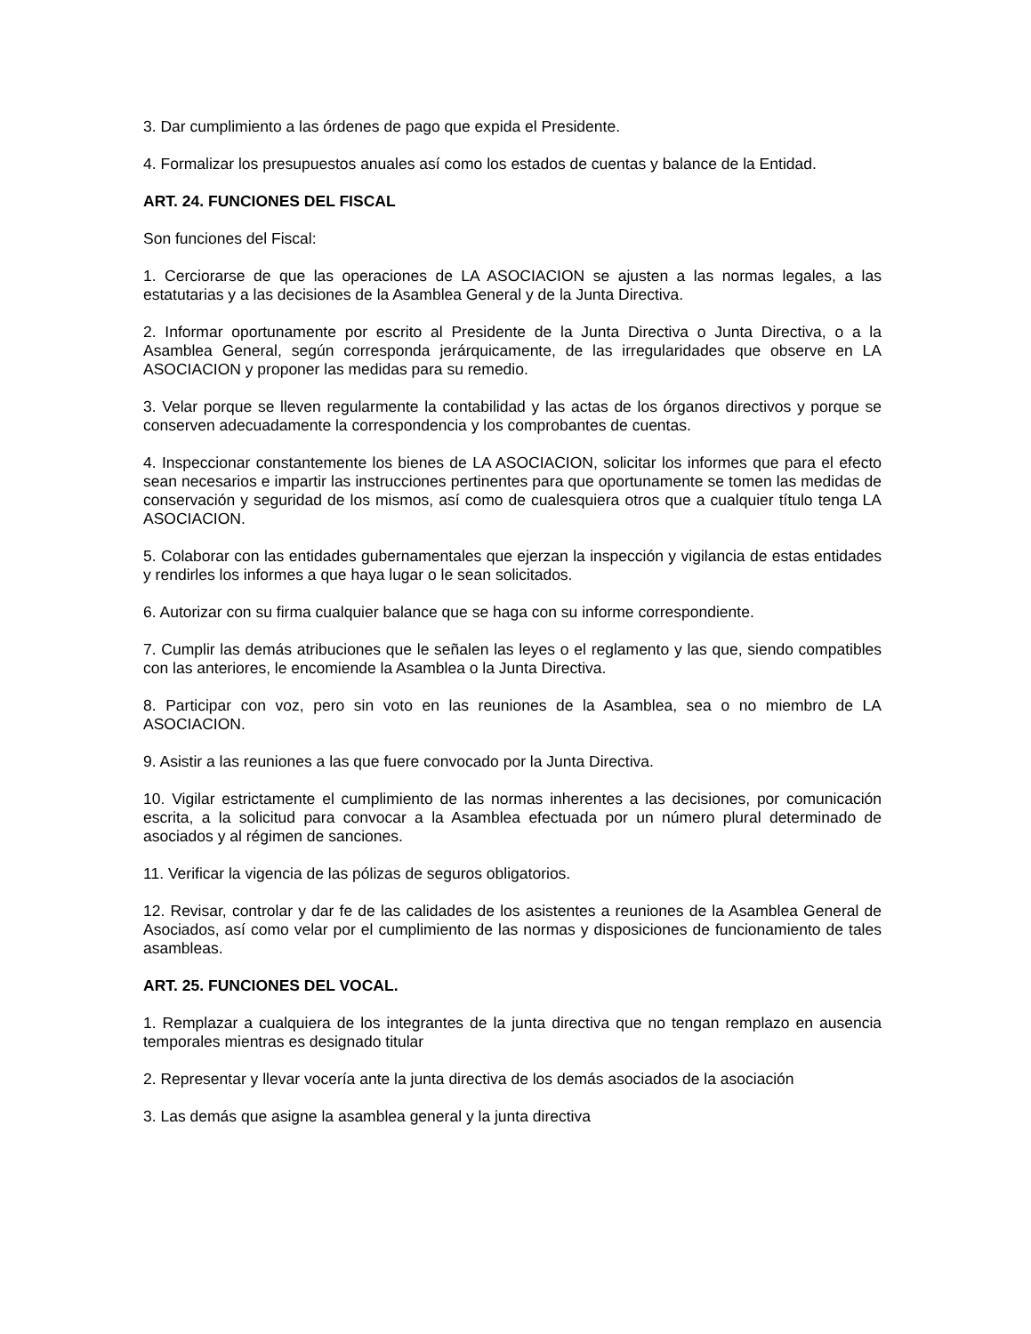3. Dar cumplimiento a las órdenes de pago que expida el Presidente.
4. Formalizar los presupuestos anuales así como los estados de cuentas y balance de la Entidad.
ART. 24. FUNCIONES DEL FISCAL
Son funciones del Fiscal:
1. Cerciorarse de que las operaciones de LA ASOCIACION se ajusten a las normas legales, a las estatutarias y a las decisiones de la Asamblea General y de la Junta Directiva.
2. Informar oportunamente por escrito al Presidente de la Junta Directiva o Junta Directiva, o a la Asamblea General, según corresponda jerárquicamente, de las irregularidades que observe en LA ASOCIACION y proponer las medidas para su remedio.
3. Velar porque se lleven regularmente la contabilidad y las actas de los órganos directivos y porque se conserven adecuadamente la correspondencia y los comprobantes de cuentas.
4. Inspeccionar constantemente los bienes de LA ASOCIACION, solicitar los informes que para el efecto sean necesarios e impartir las instrucciones pertinentes para que oportunamente se tomen las medidas de conservación y seguridad de los mismos, así como de cualesquiera otros que a cualquier título tenga LA ASOCIACION.
5. Colaborar con las entidades gubernamentales que ejerzan la inspección y vigilancia de estas entidades y rendirles los informes a que haya lugar o le sean solicitados.
6. Autorizar con su firma cualquier balance que se haga con su informe correspondiente.
7. Cumplir las demás atribuciones que le señalen las leyes o el reglamento y las que, siendo compatibles con las anteriores, le encomiende la Asamblea o la Junta Directiva.
8. Participar con voz, pero sin voto en las reuniones de la Asamblea, sea o no miembro de LA ASOCIACION.
9. Asistir a las reuniones a las que fuere convocado por la Junta Directiva.
10. Vigilar estrictamente el cumplimiento de las normas inherentes a las decisiones, por comunicación escrita, a la solicitud para convocar a la Asamblea efectuada por un número plural determinado de asociados y al régimen de sanciones.
11. Verificar la vigencia de las pólizas de seguros obligatorios.
12. Revisar, controlar y dar fe de las calidades de los asistentes a reuniones de la Asamblea General de Asociados, así como velar por el cumplimiento de las normas y disposiciones de funcionamiento de tales asambleas.
ART. 25. FUNCIONES DEL VOCAL.
1. Remplazar a cualquiera de los integrantes de la junta directiva que no tengan remplazo en ausencia temporales mientras es designado titular
2. Representar y llevar vocería ante la junta directiva de los demás asociados de la asociación
3. Las demás que asigne la asamblea general y la junta directiva